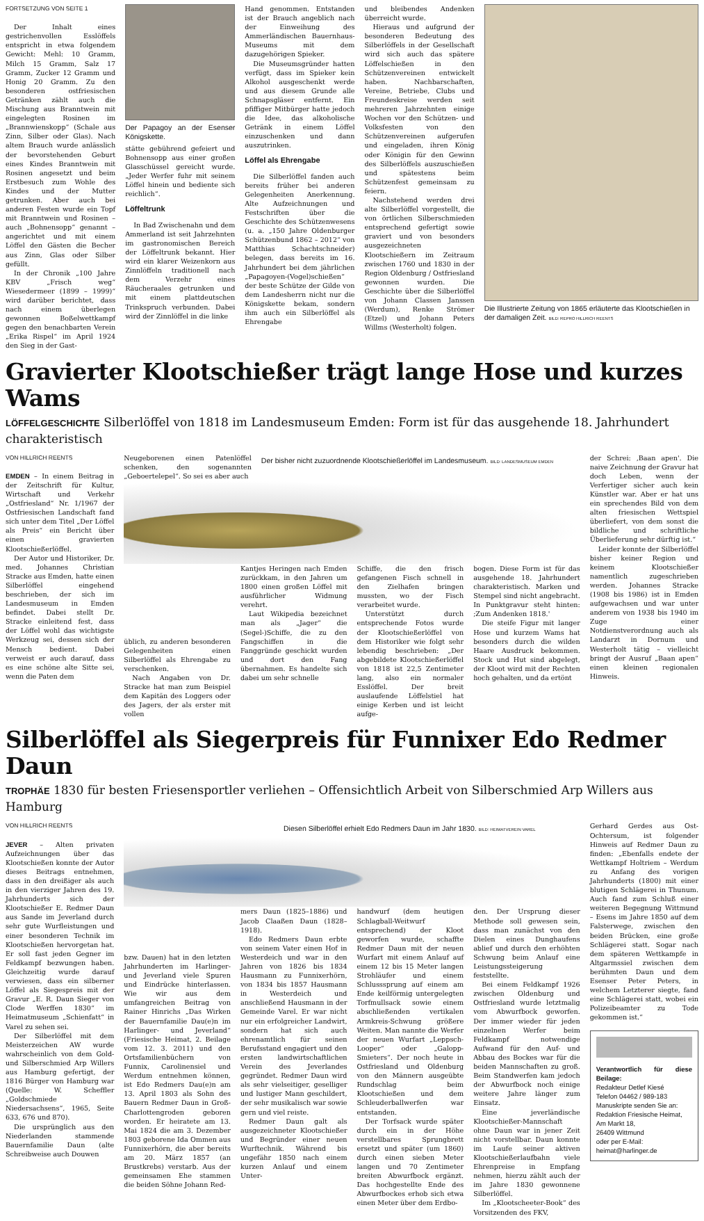FORTSETZUNG VON SEITE 1
Der Inhalt eines gestrichenvollen Esslöffels entspricht in etwa folgendem Gewicht: Mehl: 10 Gramm, Milch 15 Gramm, Salz 17 Gramm, Zucker 12 Gramm und Honig 20 Gramm. Zu den besonderen ostfriesischen Getränken zählt auch die Mischung aus Branntwein mit eingelegten Rosinen im „Brannwienskopp“ (Schale aus Zinn, Silber oder Glas). Nach altem Brauch wurde anlässlich der bevorstehenden Geburt eines Kindes Branntwein mit Rosinen angesetzt und beim Erstbesuch zum Wohle des Kindes und der Mutter getrunken. Aber auch bei anderen Festen wurde ein Topf mit Branntwein und Rosinen – auch „Bohnensopp“ genannt – angerichtet und mit einem Löffel den Gästen die Becher aus Zinn, Glas oder Silber gefüllt.
In der Chronik „100 Jahre KBV „Frisch weg“ Wiesedermeer (1899 – 1999)“ wird darüber berichtet, dass nach einem überlegen gewonnen Boßelwettkampf gegen den benachbarten Verein „Erika Rispel“ im April 1924 den Sieg in der Gast-
Der Papagoy an der Esenser Königskette.
stätte gebührend gefeiert und Bohnensopp aus einer großen Glasschüssel gereicht wurde. „Jeder Werfer fuhr mit seinem Löffel hinein und bediente sich reichlich“.
Löffeltrunk
In Bad Zwischenahn und dem Ammerland ist seit Jahrzehnten im gastronomischen Bereich der Löffeltrunk bekannt. Hier wird ein klarer Weizenkorn aus Zinnlöffeln traditionell nach dem Verzehr eines Räucheraales getrunken und mit einem plattdeutschen Trinkspruch verbunden. Dabei wird der Zinnlöffel in die linke
Hand genommen. Entstanden ist der Brauch angeblich nach der Einweihung des Ammerländischen Bauernhaus-Museums mit dem dazugehörigen Spieker.
Die Museumsgründer hatten verfügt, dass im Spieker kein Alkohol ausgeschenkt werde und aus diesem Grunde alle Schnapsgläser entfernt. Ein pfiffiger Mitbürger hatte jedoch die Idee, das alkoholische Getränk in einem Löffel einzuschenken und dann auszutrinken.
Löffel als Ehrengabe
Die Silberlöffel fanden auch bereits früher bei anderen Gelegenheiten Anerkennung. Alte Aufzeichnungen und Festschriften über die Geschichte des Schützenwesens (u. a. „150 Jahre Oldenburger Schützenbund 1862 – 2012“ von Matthias Schachtschneider) belegen, dass bereits im 16. Jahrhundert bei dem jährlichen „Papagoyen-(Vogel)schießen“ der beste Schütze der Gilde von dem Landesherrn nicht nur die Königskette bekam, sondern ihm auch ein Silberlöffel als Ehrengabe
und bleibendes Andenken überreicht wurde.
Hieraus und aufgrund der besonderen Bedeutung des Silberlöffels in der Gesellschaft wird sich auch das spätere Löffelschießen in den Schützenvereinen entwickelt haben. Nachbarschaften, Vereine, Betriebe, Clubs und Freundeskreise werden seit mehreren Jahrzehnten einige Wochen vor den Schützen- und Volksfesten von den Schützenvereinen aufgerufen und eingeladen, ihren König oder Königin für den Gewinn des Silberlöffels auszuschießen und spätestens beim Schützenfest gemeinsam zu feiern.
Nachstehend werden drei alte Silberlöffel vorgestellt, die von örtlichen Silberschmieden entsprechend gefertigt sowie graviert und von besonders ausgezeichneten Klootschießern im Zeitraum zwischen 1760 und 1830 in der Region Oldenburg / Ostfriesland gewonnen wurden. Die Geschichte über die Silberlöffel von Johann Classen Janssen (Werdum), Renke Strömer (Etzel) und Johann Peters Willms (Westerholt) folgen.
Die Illustrierte Zeitung von 1865 erläuterte das Klootschießen in der damaligen Zeit. BILD: REPRO HILLRICH REENTS
Gravierter Klootschießer trägt lange Hose und kurzes Wams
LÖFFELGESCHICHTE Silberlöffel von 1818 im Landesmuseum Emden: Form ist für das ausgehende 18. Jahrhundert charakteristisch
VON HILLRICH REENTS
EMDEN – In einem Beitrag in der Zeitschrift für Kultur, Wirtschaft und Verkehr „Ostfriesland“ Nr. 1/1967 der Ostfriesischen Landschaft fand sich unter dem Titel „Der Löffel als Preis“ ein Bericht über einen gravierten Klootschießerlöffel.
Der Autor und Historiker, Dr. med. Johannes Christian Stracke aus Emden, hatte einen Silberlöffel eingehend beschrieben, der sich im Landesmuseum in Emden befindet. Dabei stellt Dr. Stracke einleitend fest, dass der Löffel wohl das wichtigste Werkzeug sei, dessen sich der Mensch bedient. Dabei verweist er auch darauf, dass es eine schöne alte Sitte sei, wenn die Paten dem
Neugeborenen einen Patenlöffel schenken, den sogenannten „Geboertelepel“. So sei es aber auch
Der bisher nicht zuzuordnende Klootschießerlöffel im Landesmuseum. BILD: LANDESMUSEUM EMDEN
üblich, zu anderen besonderen Gelegenheiten einen Silberlöffel als Ehrengabe zu verschenken.
Nach Angaben von Dr. Stracke hat man zum Beispiel dem Kapitän des Loggers oder des Jagers, der als erster mit vollen
Kantjes Heringen nach Emden zurückkam, in den Jahren um 1800 einen großen Löffel mit ausführlicher Widmung verehrt.
Laut Wikipedia bezeichnet man als „Jager“ die (Segel-)Schiffe, die zu den Fangschiffen in die Fanggründe geschickt wurden und dort den Fang übernahmen. Es handelte sich dabei um sehr schnelle
Schiffe, die den frisch gefangenen Fisch schnell in den Zielhafen bringen mussten, wo der Fisch verarbeitet wurde.
Unterstützt durch entsprechende Fotos wurde der Klootschießerlöffel von dem Historiker wie folgt sehr lebendig beschrieben: „Der abgebildete Klootschießerlöffel von 1818 ist 22,5 Zentimeter lang, also ein normaler Esslöffel. Der breit auslaufende Löffelstiel hat einige Kerben und ist leicht aufge-
bogen. Diese Form ist für das ausgehende 18. Jahrhundert charakteristisch. Marken und Stempel sind nicht angebracht. In Punktgravur steht hinten: ;Zum Andenken 1818.'
Die steife Figur mit langer Hose und kurzem Wams hat besonders durch die wilden Haare Ausdruck bekommen. Stock und Hut sind abgelegt, der Kloot wird mit der Rechten hoch gehalten, und da ertönt
der Schrei: ‚Baan apen'. Die naive Zeichnung der Gravur hat doch Leben, wenn der Verfertiger sicher auch kein Künstler war. Aber er hat uns ein sprechendes Bild von dem alten friesischen Wettspiel überliefert, von dem sonst die bildliche und schriftliche Überlieferung sehr dürftig ist.“
Leider konnte der Silberlöffel bisher keiner Region und keinem Klootschießer namentlich zugeschrieben werden. Johannes Stracke (1908 bis 1986) ist in Emden aufgewachsen und war unter anderem von 1938 bis 1940 im Zuge einer Notdienstverordnung auch als Landarzt in Dornum und Westerholt tätig – vielleicht bringt der Ausruf „Baan apen“ einen kleinen regionalen Hinweis.
Silberlöffel als Siegerpreis für Funnixer Edo Redmer Daun
TROPHÄE 1830 für besten Friesensportler verliehen – Offensichtlich Arbeit von Silberschmied Arp Willers aus Hamburg
VON HILLRICH REENTS
JEVER – Alten privaten Aufzeichnungen über das Klootschießen konnte der Autor dieses Beitrags entnehmen, dass in den dreißiger als auch in den vierziger Jahren des 19. Jahrhunderts sich der Klootschießer E. Redmer Daun aus Sande im Jeverland durch sehr gute Wurfleistungen und einer besonderen Technik im Klootschießen hervorgetan hat. Er soll fast jeden Gegner im Feldkampf bezwungen haben. Gleichzeitig wurde darauf verwiesen, dass ein silberner Löffel als Siegespreis mit der Gravur „E. R. Daun Sieger von Clode Werffen 1830“ im Heimatmuseum „Schienfatt“ in Varel zu sehen sei.
Der Silberlöffel mit dem Meisterzeichen AW wurde wahrscheinlich von dem Gold- und Silberschmied Arp Willers aus Hamburg gefertigt, der 1816 Bürger von Hamburg war (Quelle: W. Scheffler „Goldschmiede Niedersachsens“, 1965, Seite 633, 676 und 870).
Die ursprünglich aus den Niederlanden stammende Bauernfamilie Daun (alte Schreibweise auch Douwen
Diesen Silberlöffel erhielt Edo Redmers Daun im Jahr 1830. BILD: HEIMATVEREIN VAREL
bzw. Dauen) hat in den letzten Jahrhunderten im Harlinger- und Jeverland viele Spuren und Eindrücke hinterlassen. Wie wir aus dem umfangreichen Beitrag von Rainer Hinrichs „Das Wirken der Bauernfamilie Dau(e)n im Harlinger- und Jeverland“ (Friesische Heimat, 2. Beilage vom 12. 3. 2011) und den Ortsfamilienbüchern von Funnix, Carolinensiel und Werdum entnehmen können, ist Edo Redmers Dau(e)n am 13. April 1803 als Sohn des Bauern Redmer Daun in Groß-Charlottengroden geboren worden. Er heiratete am 13. Mai 1824 die am 3. Dezember 1803 geborene Ida Ommen aus Funnixerhörn, die aber bereits am 20. März 1857 (an Brustkrebs) verstarb. Aus der gemeinsamen Ehe stammen die beiden Söhne Johann Red-
mers Daun (1825–1886) und Jacob Claaßen Daun (1828– 1918).
Edo Redmers Daun erbte von seinem Vater einen Hof in Westerdeich und war in den Jahren von 1826 bis 1834 Hausmann zu Funnixerhörn, von 1834 bis 1857 Hausmann in Westerdeich und anschließend Hausmann in der Gemeinde Varel. Er war nicht nur ein erfolgreicher Landwirt, sondern hat sich auch ehrenamtlich für seinen Berufsstand engagiert und den ersten landwirtschaftlichen Verein des Jeverlandes gegründet. Redmer Daun wird als sehr vielseitiger, geselliger und lustiger Mann geschildert, der sehr musikalisch war sowie gern und viel reiste.
Redmer Daun galt als ausgezeichneter Klootschießer und Begründer einer neuen Wurftechnik. Während bis ungefähr 1850 nach einem kurzen Anlauf und einem Unter-
handwurf (dem heutigen Schlagball-Weitwurf entsprechend) der Kloot geworfen wurde, schaffte Redmer Daun mit der neuen Wurfart mit einem Anlauf auf einem 12 bis 15 Meter langen Strohläufer und einem Schlusssprung auf einem am Ende keilförmig untergelegten Torfmullsack sowie einem abschließenden vertikalen Armkreis-Schwung größere Weiten. Man nannte die Werfer der neuen Wurfart „Leppsch-Looper“ oder „Galopp-Smieters“. Der noch heute in Ostfriesland und Oldenburg von den Männern ausgeübte Rundschlag beim Klootschießen und dem Schleuderballwerfen war entstanden.
Der Torfsack wurde später durch ein in der Höhe verstellbares Sprungbrett ersetzt und später (um 1860) durch einen sieben Meter langen und 70 Zentimeter breiten Abwurfbock ergänzt. Das hochgestellte Ende des Abwurfbockes erhob sich etwa einen Meter über dem Erdbo-
den. Der Ursprung dieser Methode soll gewesen sein, dass man zunächst von den Dielen eines Dunghaufens ablief und durch den erhöhten Schwung beim Anlauf eine Leistungssteigerung feststellte.
Bei einem Feldkampf 1926 zwischen Oldenburg und Ostfriesland wurde letztmalig vom Abwurfbock geworfen. Der immer wieder für jeden einzelnen Werfer beim Feldkampf notwendige Aufwand für den Auf- und Abbau des Bockes war für die beiden Mannschaften zu groß. Beim Standwerfen kam jedoch der Abwurfbock noch einige weitere Jahre länger zum Einsatz.
Eine jeverländische Klootschießer-Mannschaft ohne Daun war in jener Zeit nicht vorstellbar. Daun konnte im Laufe seiner aktiven Klootschießerlaufbahn viele Ehrenpreise in Empfang nehmen, hierzu zählt auch der im Jahre 1830 gewonnene Silberlöffel.
Im „Klootscheeter-Book“ des Vorsitzenden des FKV,
Gerhard Gerdes aus Ost-Ochtersum, ist folgender Hinweis auf Redmer Daun zu finden: „Ebenfalls endete der Wettkampf Holtriem – Werdum zu Anfang des vorigen Jahrhunderts (1800) mit einer blutigen Schlägerei in Thunum. Auch fand zum Schluß einer weiteren Begegnung Wittmund – Esens im Jahre 1850 auf dem Falsterwege, zwischen den beiden Brücken, eine große Schlägerei statt. Sogar nach dem späteren Wettkampfe in Altgarmssiel zwischen dem berühmten Daun und dem Esenser Peter Peters, in welchem Letzterer siegte, fand eine Schlägerei statt, wobei ein Polizeibeamter zu Tode gekommen ist.“
Verantwortlich für diese Beilage:
Redakteur Detlef Kiesé
Telefon 04462 / 989-183
Manuskripte senden Sie an:
Redaktion Friesische Heimat,
Am Markt 18,
26409 Wittmund
oder per E-Mail:
heimat@harlinger.de